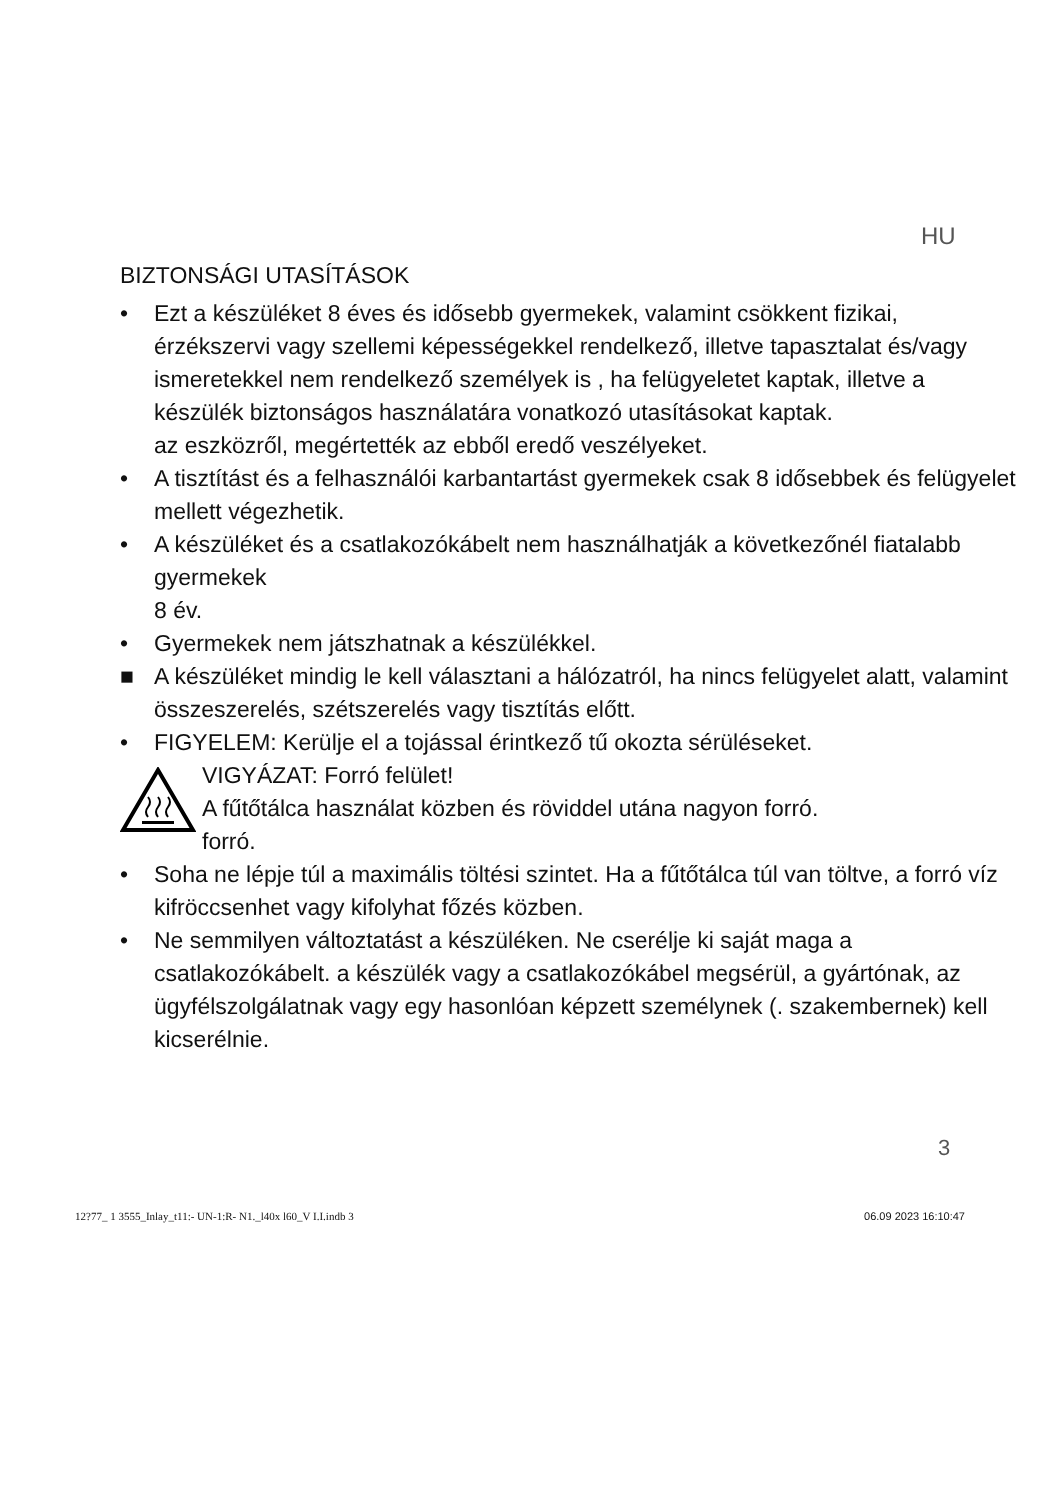HU
BIZTONSÁGI UTASÍTÁSOK
• Ezt a készüléket 8 éves és idősebb gyermekek, valamint csökkent fizikai, érzékszervi vagy szellemi képességekkel rendelkező, illetve tapasztalat és/vagy ismeretekkel nem rendelkező személyek is , ha felügyeletet kaptak, illetve a készülék biztonságos használatára vonatkozó utasításokat kaptak.
az eszközről, megértették az ebből eredő veszélyeket.
• A tisztítást és a felhasználói karbantartást gyermekek csak 8 idősebbek és felügyelet mellett végezhetik.
• A készüléket és a csatlakozókábelt nem használhatják a következőnél fiatalabb gyermekek
8 év.
• Gyermekek nem játszhatnak a készülékkel.
■ A készüléket mindig le kell választani a hálózatról, ha nincs felügyelet alatt, valamint összeszerelés, szétszerelés vagy tisztítás előtt.
• FIGYELEM: Kerülje el a tojással érintkező tű okozta sérüléseket.
VIGYÁZAT: Forró felület!
A fűtőtálca használat közben és röviddel utána nagyon forró.
forró.
• Soha ne lépje túl a maximális töltési szintet. Ha a fűtőtálca túl van töltve, a forró víz kifröccsenhet vagy kifolyhat főzés közben.
• Ne semmilyen változtatást a készüléken. Ne cserélje ki saját maga a csatlakozókábelt. a készülék vagy a csatlakozókábel megsérül, a gyártónak, az ügyfélszolgálatnak vagy egy hasonlóan képzett személynek (. szakembernek) kell kicserélnie.
3
12?77_ 1 3555_Inlay_t11:- UN-1:R- N1._l40x l60_V I.I.indb 3 06.09 2023 16:10:47